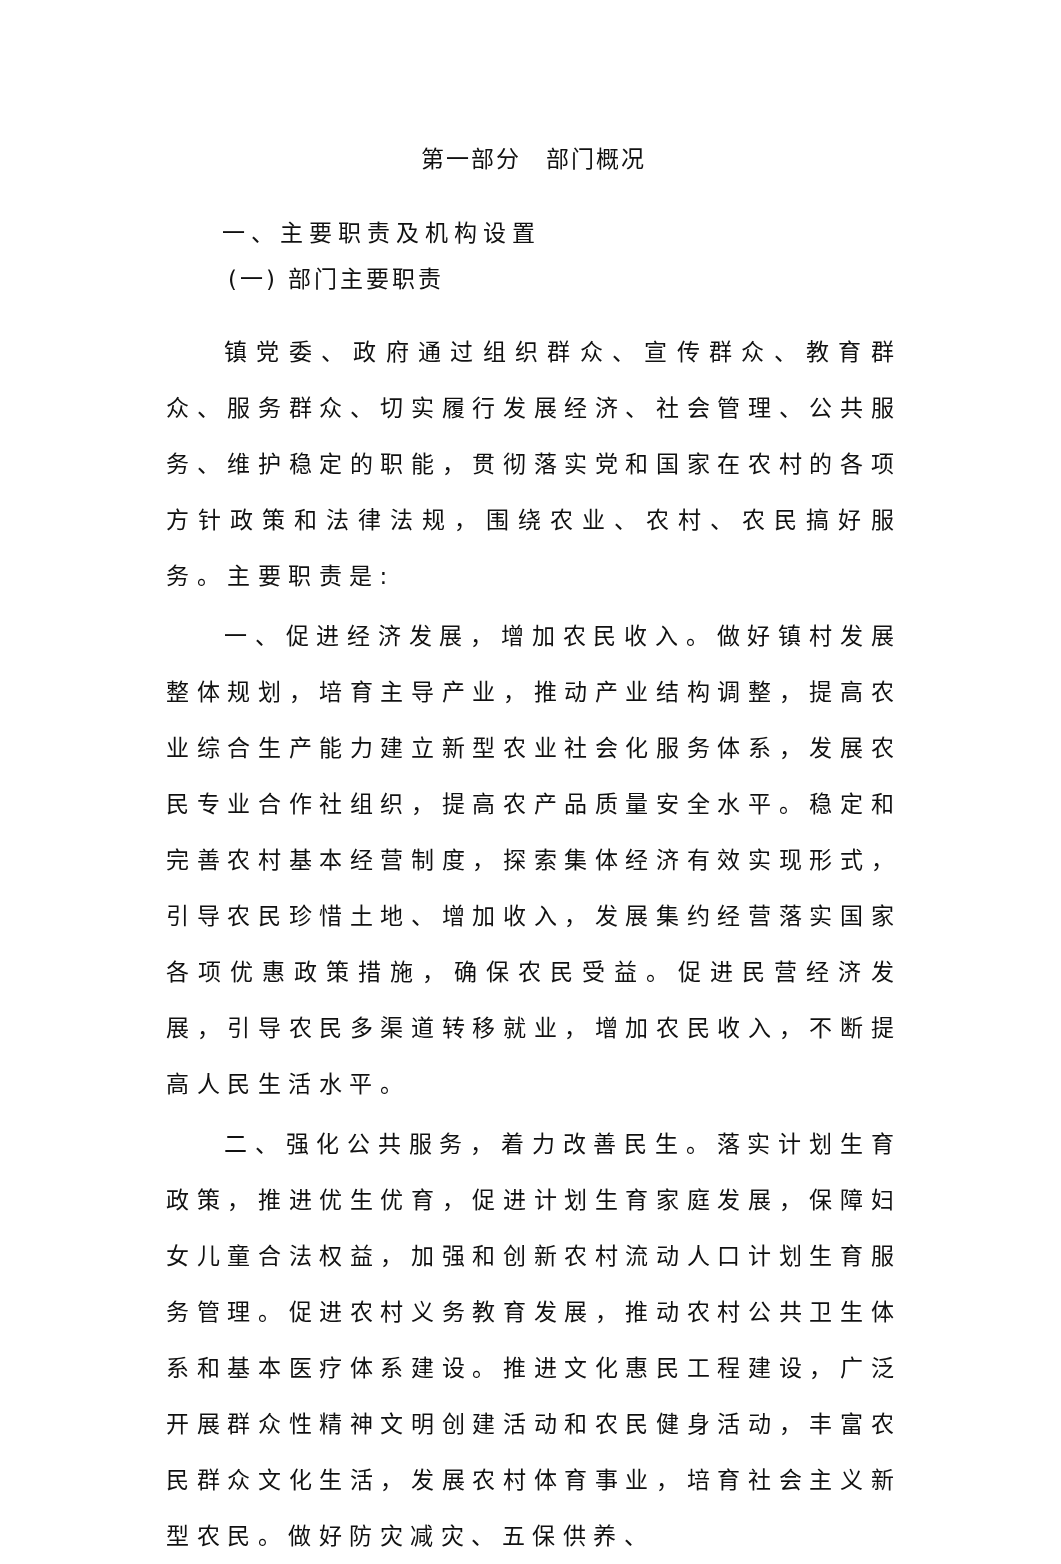第一部分　部门概况
一、主要职责及机构设置
(一) 部门主要职责
镇党委、政府通过组织群众、宣传群众、教育群众、服务群众、切实履行发展经济、社会管理、公共服务、维护稳定的职能，贯彻落实党和国家在农村的各项方针政策和法律法规，围绕农业、农村、农民搞好服务。主要职责是:
一、促进经济发展，增加农民收入。做好镇村发展整体规划，培育主导产业，推动产业结构调整，提高农业综合生产能力建立新型农业社会化服务体系，发展农民专业合作社组织，提高农产品质量安全水平。稳定和完善农村基本经营制度，探索集体经济有效实现形式，引导农民珍惜土地、增加收入，发展集约经营落实国家各项优惠政策措施，确保农民受益。促进民营经济发展，引导农民多渠道转移就业，增加农民收入，不断提高人民生活水平。
二、强化公共服务，着力改善民生。落实计划生育政策，推进优生优育，促进计划生育家庭发展，保障妇女儿童合法权益，加强和创新农村流动人口计划生育服务管理。促进农村义务教育发展，推动农村公共卫生体系和基本医疗体系建设。推进文化惠民工程建设，广泛开展群众性精神文明创建活动和农民健身活动，丰富农民群众文化生活，发展农村体育事业，培育社会主义新型农民。做好防灾减灾、五保供养、